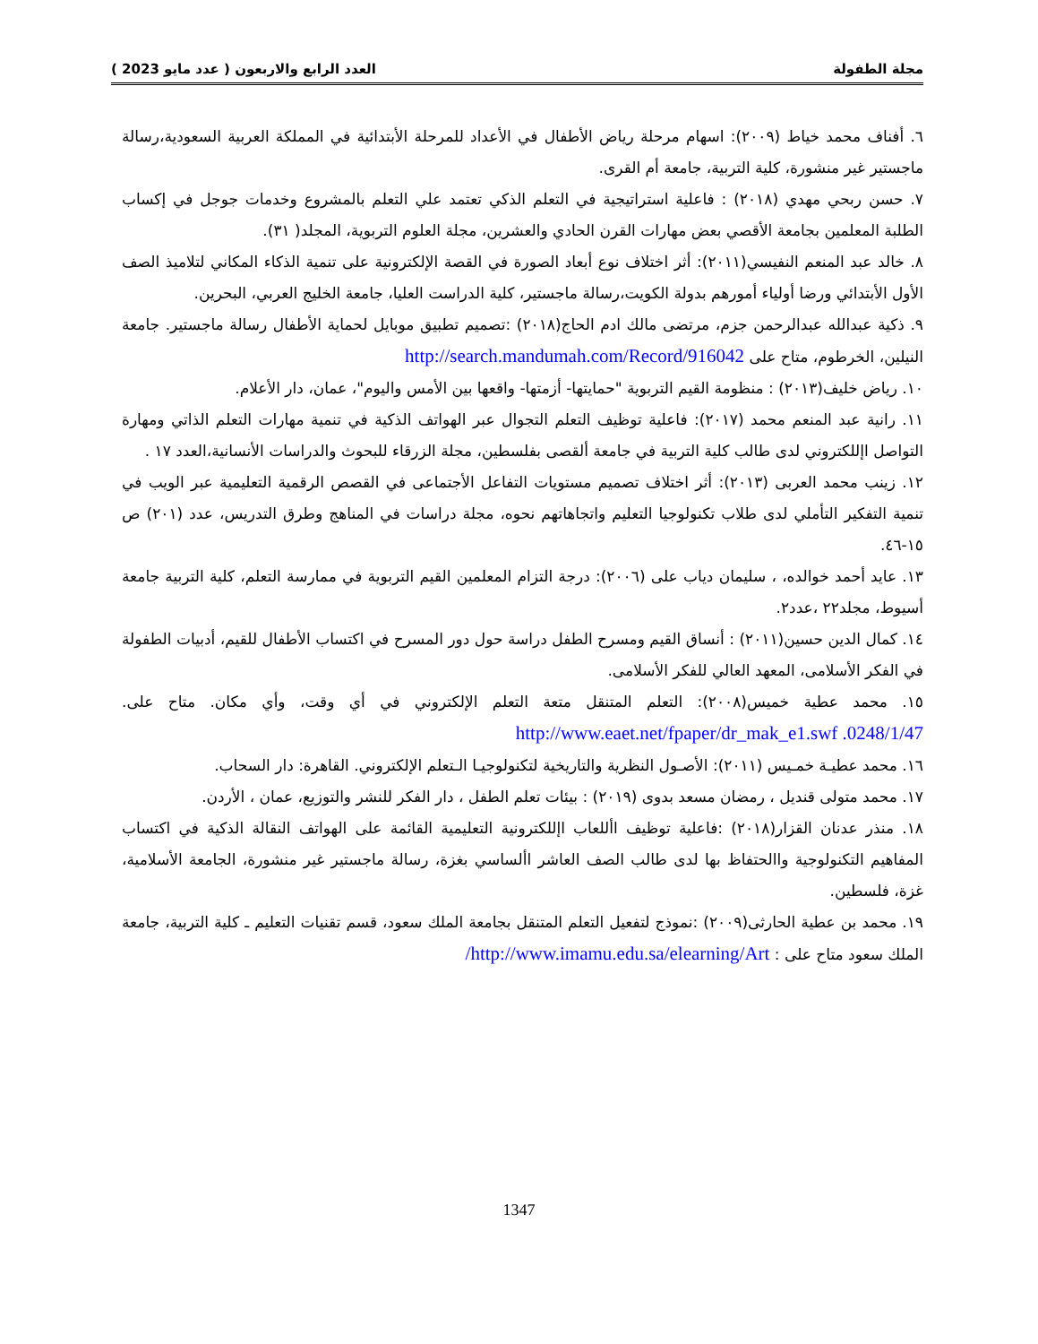مجلة الطفولة العدد الرابع والاربعون ( عدد مايو 2023 )
٦. أفناف محمد خياط (٢٠٠٩): اسهام مرحلة رياض الأطفال في الأعداد للمرحلة الأبتدائية في المملكة العربية السعودية،رسالة ماجستير غير منشورة، كلية التربية، جامعة أم القرى.
٧. حسن ربحي مهدي (٢٠١٨) : فاعلية استراتيجية في التعلم الذكي تعتمد علي التعلم بالمشروع وخدمات جوجل في إكساب الطلبة المعلمين بجامعة الأقصي بعض مهارات القرن الحادي والعشرين، مجلة العلوم التربوية، المجلد( ٣١).
٨. خالد عبد المنعم النفيسي(٢٠١١): أثر اختلاف نوع أبعاد الصورة في القصة الإلكترونية على تنمية الذكاء المكاني لتلاميذ الصف الأول الأبتدائي ورضا أولياء أمورهم بدولة الكويت،رسالة ماجستير، كلية الدراست العليا، جامعة الخليج العربي، البحرين.
٩. ذكية عبدالله عبدالرحمن جزم، مرتضى مالك ادم الحاج(٢٠١٨) :تصميم تطبيق موبايل لحماية الأطفال رسالة ماجستير. جامعة النيلين، الخرطوم، متاح على http://search.mandumah.com/Record/916042
١٠. رياض خليف(٢٠١٣) : منظومة القيم التربوية "حمايتها- أزمتها- واقعها بين الأمس واليوم"، عمان، دار الأعلام.
١١. رانية عبد المنعم محمد (٢٠١٧): فاعلية توظيف التعلم التجوال عبر الهواتف الذكية في تنمية مهارات التعلم الذاتي ومهارة التواصل اإللكتروني لدى طالب كلية التربية في جامعة ألقصى بفلسطين، مجلة الزرقاء للبحوث والدراسات الأنسانية،العدد ١٧ .
١٢. زينب محمد العربى (٢٠١٣): أثر اختلاف تصميم مستويات التفاعل الأجتماعى في القصص الرقمية التعليمية عبر الويب في تنمية التفكير التأملي لدى طلاب تكنولوجيا التعليم واتجاهاتهم نحوه، مجلة دراسات في المناهج وطرق التدريس، عدد (٢٠١) ص ١٥-٤٦.
١٣. عايد أحمد خوالده، ، سليمان دياب على (٢٠٠٦): درجة التزام المعلمين القيم التربوية في ممارسة التعلم، كلية التربية جامعة أسيوط، مجلد٢٢ ،عدد٢.
١٤. كمال الدين حسين(٢٠١١) : أنساق القيم ومسرح الطفل دراسة حول دور المسرح في اكتساب الأطفال للقيم، أدبيات الطفولة في الفكر الأسلامى، المعهد العالي للفكر الأسلامى.
١٥. محمد عطية خميس(٢٠٠٨): التعلم المتنقل متعة التعلم الإلكتروني في أي وقت، وأي مكان. متاح على. http://www.eaet.net/fpaper/dr_mak_e1.swf .0248/1/47
١٦. محمد عطيـة خمـيس (٢٠١١): الأصـول النظرية والتاريخية لتكنولوجيـا الـتعلم الإلكتروني. القاهرة: دار السحاب.
١٧. محمد متولى قنديل ، رمضان مسعد بدوى (٢٠١٩) : بيئات تعلم الطفل ، دار الفكر للنشر والتوزيع، عمان ، الأردن.
١٨. منذر عدنان القزار(٢٠١٨) :فاعلية توظيف األلعاب اإللكترونية التعليمية القائمة على الهواتف النقالة الذكية في اكتساب المفاهيم التكنولوجية واالحتفاظ بها لدى طالب الصف العاشر األساسي بغزة، رسالة ماجستير غير منشورة، الجامعة الأسلامية، غزة، فلسطين.
١٩. محمد بن عطية الحارثى(٢٠٠٩) :نموذج لتفعيل التعلم المتنقل بجامعة الملك سعود، قسم تقنيات التعليم ـ كلية التربية، جامعة الملك سعود متاح على : http://www.imamu.edu.sa/elearning/Art/
1347